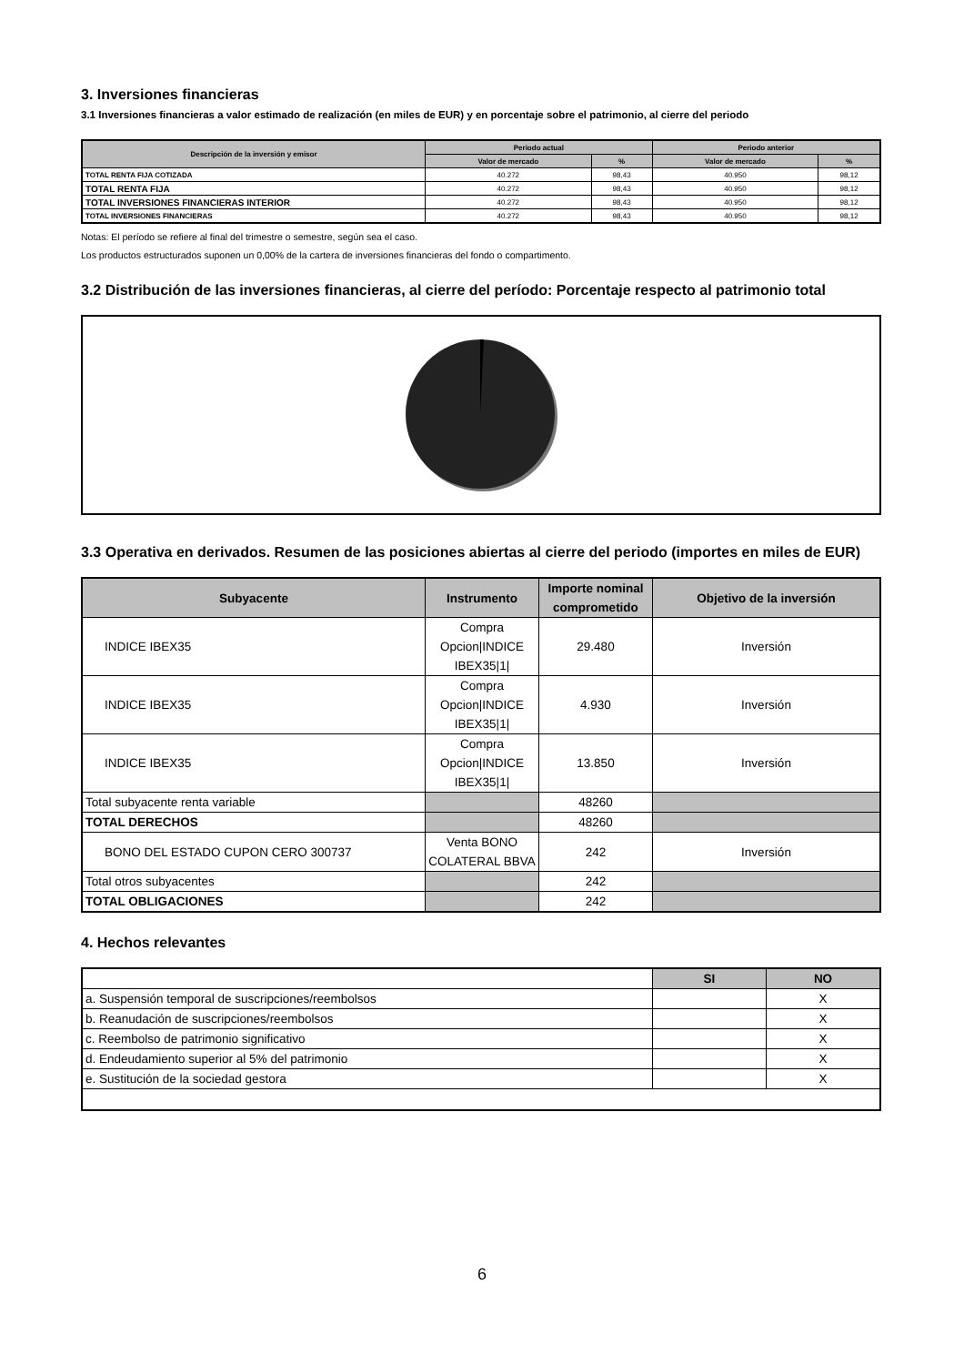3. Inversiones financieras
3.1 Inversiones financieras a valor estimado de realización (en miles de EUR) y en porcentaje sobre el patrimonio, al cierre del periodo
| Descripción de la inversión y emisor | Periodo actual | | Periodo anterior | |
| --- | --- | --- | --- | --- |
| | Valor de mercado | % | Valor de mercado | % |
| TOTAL RENTA FIJA COTIZADA | 40.272 | 98,43 | 40.950 | 98,12 |
| TOTAL RENTA FIJA | 40.272 | 98,43 | 40.950 | 98,12 |
| TOTAL INVERSIONES FINANCIERAS INTERIOR | 40.272 | 98,43 | 40.950 | 98,12 |
| TOTAL INVERSIONES FINANCIERAS | 40.272 | 98,43 | 40.950 | 98,12 |
Notas: El período se refiere al final del trimestre o semestre, según sea el caso.
Los productos estructurados suponen un 0,00% de la cartera de inversiones financieras del fondo o compartimento.
3.2 Distribución de las inversiones financieras, al cierre del período: Porcentaje respecto al patrimonio total
3.3 Operativa en derivados. Resumen de las posiciones abiertas al cierre del periodo (importes en miles de EUR)
| Subyacente | Instrumento | Importe nominal comprometido | Objetivo de la inversión |
| --- | --- | --- | --- |
| INDICE IBEX35 | Compra Opcion/INDICE IBEX35/1/ | 29.480 | Inversión |
| INDICE IBEX35 | Compra Opcion/INDICE IBEX35/1/ | 4.930 | Inversión |
| INDICE IBEX35 | Compra Opcion/INDICE IBEX35/1/ | 13.850 | Inversión |
| Total subyacente renta variable | | 48260 | |
| TOTAL DERECHOS | | 48260 | |
| BONO DEL ESTADO CUPON CERO 300737 | Venta BONO COLATERAL BBVA | 242 | Inversión |
| Total otros subyacentes | | 242 | |
| TOTAL OBLIGACIONES | | 242 | |
4. Hechos relevantes
| | SI | NO |
| --- | --- | --- |
| a. Suspensión temporal de suscripciones/reembolsos | | X |
| b. Reanudación de suscripciones/reembolsos | | X |
| c. Reembolso de patrimonio significativo | | X |
| d. Endeudamiento superior al 5% del patrimonio | | X |
| e. Sustitución de la sociedad gestora | | X |
6